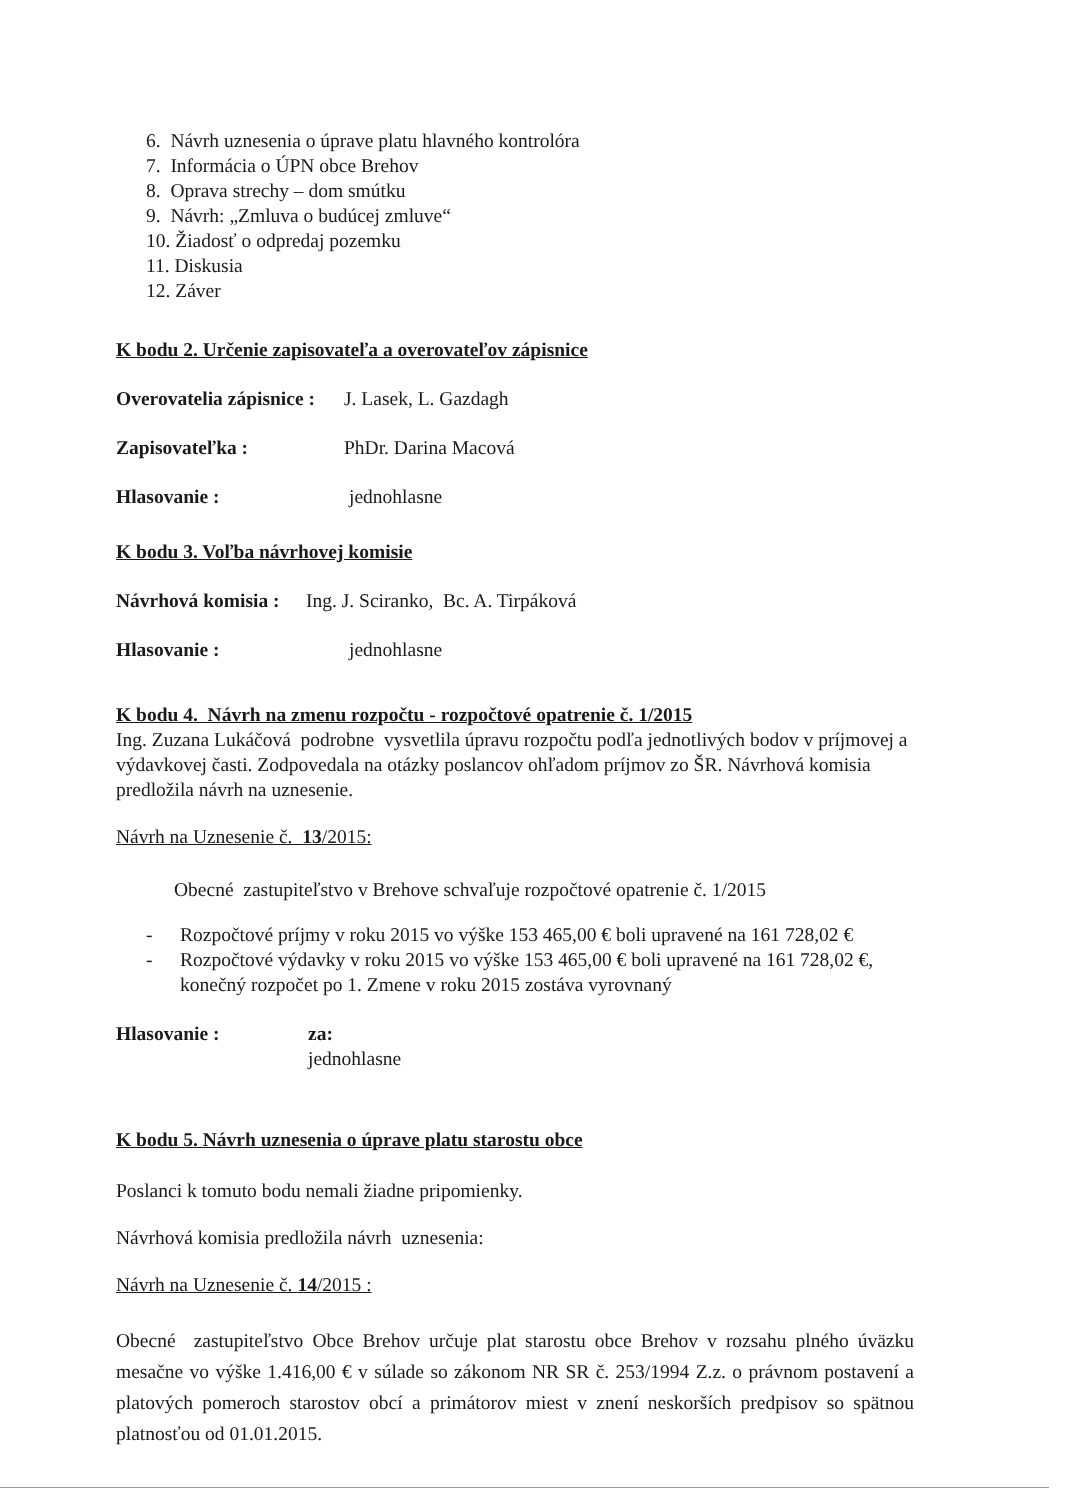6. Návrh uznesenia o úprave platu hlavného kontrolóra
7. Informácia o ÚPN obce Brehov
8. Oprava strechy – dom smútku
9. Návrh: „Zmluva o budúcej zmluve“
10. Žiadosť o odpredaj pozemku
11. Diskusia
12. Záver
K bodu 2. Určenie zapisovateľa a overovateľov zápisnice
Overovatelia zápisnice : J. Lasek, L. Gazdagh
Zapisovateľka : PhDr. Darina Macová
Hlasovanie : jednohlasne
K bodu 3. Voľba návrhovej komisie
Návrhová komisia : Ing. J. Sciranko, Bc. A. Tirpáková
Hlasovanie : jednohlasne
K bodu 4. Návrh na zmenu rozpočtu - rozpočtové opatrenie č. 1/2015
Ing. Zuzana Lukáčová podrobne vysvetlila úpravu rozpočtu podľa jednotlivých bodov v príjmovej a výdavkovej časti. Zodpovedala na otázky poslancov ohľadom príjmov zo ŠR. Návrhová komisia predložila návrh na uznesenie.
Návrh na Uznesenie č. 13/2015:
Obecné zastupiteľstvo v Brehove schvaľuje rozpočtové opatrenie č. 1/2015
- Rozpočtové príjmy v roku 2015 vo výške 153 465,00 € boli upravené na 161 728,02 €
- Rozpočtové výdavky v roku 2015 vo výške 153 465,00 € boli upravené na 161 728,02 €, konečný rozpočet po 1. Zmene v roku 2015 zostáva vyrovnaný
Hlasovanie : za:
jednohlasne
K bodu 5. Návrh uznesenia o úprave platu starostu obce
Poslanci k tomuto bodu nemali žiadne pripomienky.
Návrhová komisia predložila návrh uznesenia:
Návrh na Uznesenie č. 14/2015 :
Obecné zastupiteľstvo Obce Brehov určuje plat starostu obce Brehov v rozsahu plného úväzku mesačne vo výške 1.416,00 € v súlade so zákonom NR SR č. 253/1994 Z.z. o právnom postavení a platových pomeroch starostov obcí a primátorov miest v znení neskorších predpisov so spätnou platnosťou od 01.01.2015.